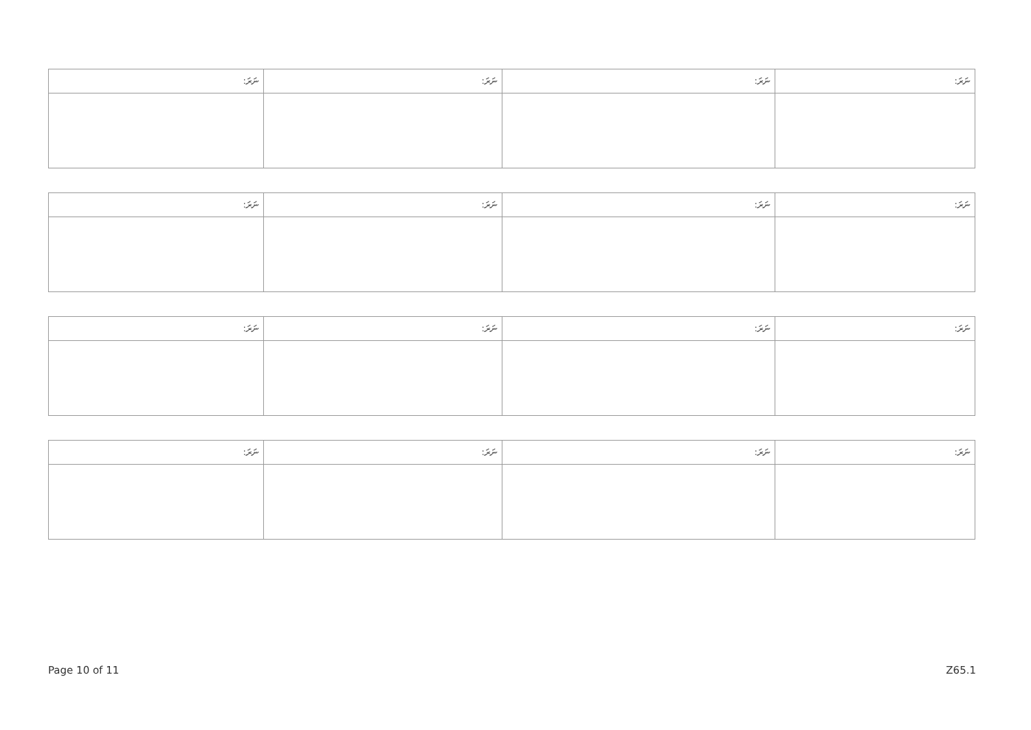| ނަރަ: | ނަރަ: | ނަރަ: | ނަރަ: |
| --- | --- | --- | --- |
| ނަރަ: | ނަރަ: | ނަރަ: | ނަރަ: |
| --- | --- | --- | --- |
| ނަރަ: | ނަރަ: | ނަރަ: | ނަރަ: |
| --- | --- | --- | --- |
| ނަރަ: | ނަރަ: | ނަރަ: | ނަރަ: |
| --- | --- | --- | --- |
Page 10 of 11 Z65.1